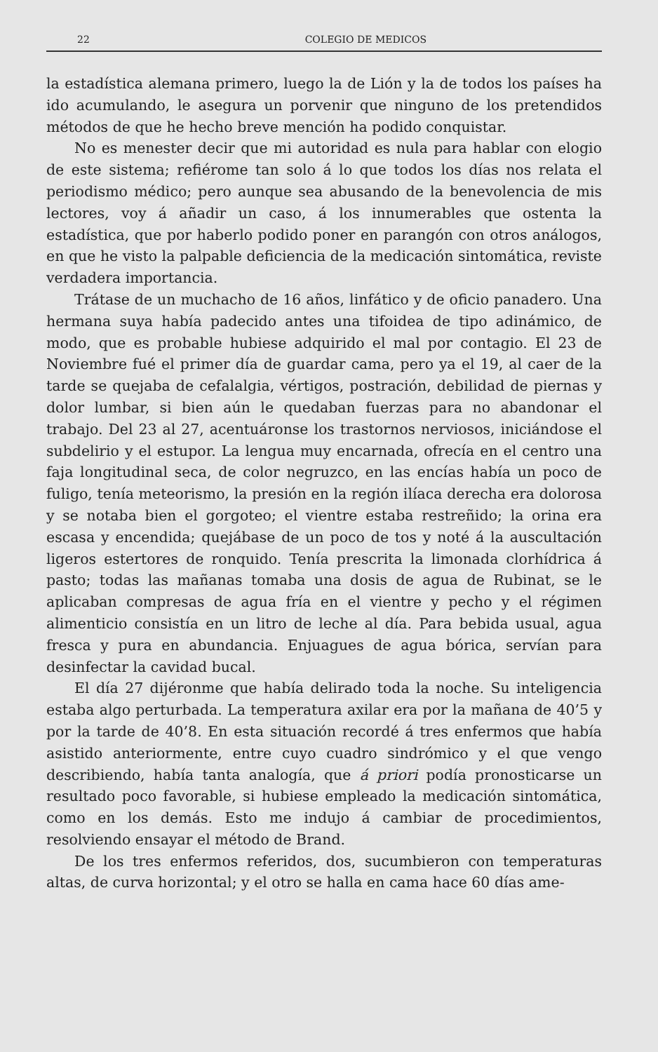22 COLEGIO DE MEDICOS
la estadística alemana primero, luego la de Lión y la de todos los países ha ido acumulando, le asegura un porvenir que ninguno de los pretendidos métodos de que he hecho breve mención ha podido conquistar.
No es menester decir que mi autoridad es nula para hablar con elogio de este sistema; refiérome tan solo á lo que todos los días nos relata el periodismo médico; pero aunque sea abusando de la benevolencia de mis lectores, voy á añadir un caso, á los innumerables que ostenta la estadística, que por haberlo podido poner en parangón con otros análogos, en que he visto la palpable deficiencia de la medicación sintomática, reviste verdadera importancia.
Trátase de un muchacho de 16 años, linfático y de oficio panadero. Una hermana suya había padecido antes una tifoidea de tipo adinámico, de modo, que es probable hubiese adquirido el mal por contagio. El 23 de Noviembre fué el primer día de guardar cama, pero ya el 19, al caer de la tarde se quejaba de cefalalgia, vértigos, postración, debilidad de piernas y dolor lumbar, si bien aún le quedaban fuerzas para no abandonar el trabajo. Del 23 al 27, acentuáronse los trastornos nerviosos, iniciándose el subdelirio y el estupor. La lengua muy encarnada, ofrecía en el centro una faja longitudinal seca, de color negruzco, en las encías había un poco de fuligo, tenía meteorismo, la presión en la región ilíaca derecha era dolorosa y se notaba bien el gorgoteo; el vientre estaba restreñido; la orina era escasa y encendida; quejábase de un poco de tos y noté á la auscultación ligeros estertores de ronquido. Tenía prescrita la limonada clorhídrica á pasto; todas las mañanas tomaba una dosis de agua de Rubinat, se le aplicaban compresas de agua fría en el vientre y pecho y el régimen alimenticio consistía en un litro de leche al día. Para bebida usual, agua fresca y pura en abundancia. Enjuagues de agua bórica, servían para desinfectar la cavidad bucal.
El día 27 dijéronme que había delirado toda la noche. Su inteligencia estaba algo perturbada. La temperatura axilar era por la mañana de 40’5 y por la tarde de 40’8. En esta situación recordé á tres enfermos que había asistido anteriormente, entre cuyo cuadro sindrómico y el que vengo describiendo, había tanta analogía, que á priori podía pronosticarse un resultado poco favorable, si hubiese empleado la medicación sintomática, como en los demás. Esto me indujo á cambiar de procedimientos, resolviendo ensayar el método de Brand.
De los tres enfermos referidos, dos, sucumbieron con temperaturas altas, de curva horizontal; y el otro se halla en cama hace 60 días ame-